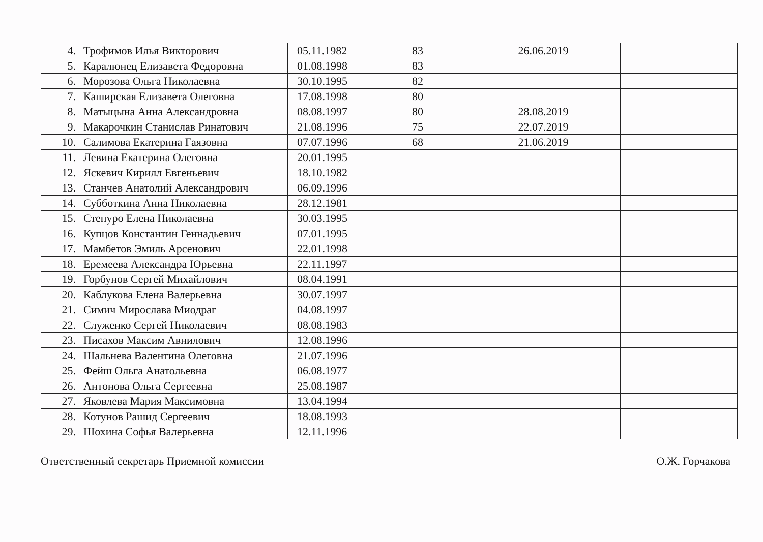| 4. | Трофимов Илья Викторович | 05.11.1982 | 83 | 26.06.2019 | |
| 5. | Каралюнец Елизавета Федоровна | 01.08.1998 | 83 | | |
| 6. | Морозова Ольга Николаевна | 30.10.1995 | 82 | | |
| 7. | Каширская Елизавета Олеговна | 17.08.1998 | 80 | | |
| 8. | Матыцына Анна Александровна | 08.08.1997 | 80 | 28.08.2019 | |
| 9. | Макарочкин Станислав Ринатович | 21.08.1996 | 75 | 22.07.2019 | |
| 10. | Салимова Екатерина Гаязовна | 07.07.1996 | 68 | 21.06.2019 | |
| 11. | Левина Екатерина Олеговна | 20.01.1995 | | | |
| 12. | Яскевич Кирилл Евгеньевич | 18.10.1982 | | | |
| 13. | Станчев Анатолий Александрович | 06.09.1996 | | | |
| 14. | Субботкина Анна Николаевна | 28.12.1981 | | | |
| 15. | Степуро Елена Николаевна | 30.03.1995 | | | |
| 16. | Купцов Константин Геннадьевич | 07.01.1995 | | | |
| 17. | Мамбетов Эмиль Арсенович | 22.01.1998 | | | |
| 18. | Еремеева Александра Юрьевна | 22.11.1997 | | | |
| 19. | Горбунов Сергей Михайлович | 08.04.1991 | | | |
| 20. | Каблукова Елена Валерьевна | 30.07.1997 | | | |
| 21. | Симич Мирослава Миодраг | 04.08.1997 | | | |
| 22. | Служенко Сергей Николаевич | 08.08.1983 | | | |
| 23. | Писахов Максим Авнилович | 12.08.1996 | | | |
| 24. | Шальнева Валентина Олеговна | 21.07.1996 | | | |
| 25. | Фейш Ольга Анатольевна | 06.08.1977 | | | |
| 26. | Антонова Ольга Сергеевна | 25.08.1987 | | | |
| 27. | Яковлева Мария Максимовна | 13.04.1994 | | | |
| 28. | Котунов Рашид Сергеевич | 18.08.1993 | | | |
| 29. | Шохина Софья Валерьевна | 12.11.1996 | | | |
Ответственный секретарь Приемной комиссии О.Ж. Горчакова